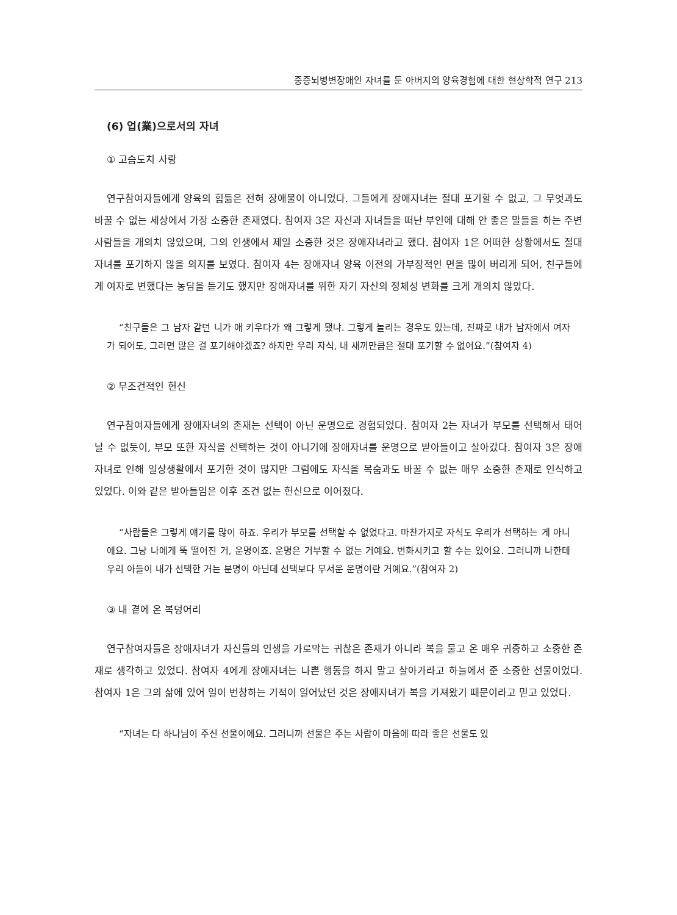중증뇌병변장애인 자녀를 둔 아버지의 양육경험에 대한 현상학적 연구 213
(6) 업(業)으로서의 자녀
① 고슴도치 사랑
연구참여자들에게 양육의 힘듦은 전혀 장애물이 아니었다. 그들에게 장애자녀는 절대 포기할 수 없고, 그 무엇과도 바꿀 수 없는 세상에서 가장 소중한 존재였다. 참여자 3은 자신과 자녀들을 떠난 부인에 대해 안 좋은 말들을 하는 주변사람들을 개의치 않았으며, 그의 인생에서 제일 소중한 것은 장애자녀라고 했다. 참여자 1은 어떠한 상황에서도 절대 자녀를 포기하지 않을 의지를 보였다. 참여자 4는 장애자녀 양육 이전의 가부장적인 면을 많이 버리게 되어, 친구들에게 여자로 변했다는 농담을 듣기도 했지만 장애자녀를 위한 자기 자신의 정체성 변화를 크게 개의치 않았다.
“친구들은 그 남자 같던 니가 애 키우다가 왜 그렇게 됐냐. 그렇게 놀리는 경우도 있는데, 진짜로 내가 남자에서 여자가 되어도, 그러면 많은 걸 포기해야겠죠? 하지만 우리 자식, 내 새끼만큼은 절대 포기할 수 없어요.”(참여자 4)
② 무조건적인 헌신
연구참여자들에게 장애자녀의 존재는 선택이 아닌 운명으로 경험되었다. 참여자 2는 자녀가 부모를 선택해서 태어날 수 없듯이, 부모 또한 자식을 선택하는 것이 아니기에 장애자녀를 운명으로 받아들이고 살아갔다. 참여자 3은 장애자녀로 인해 일상생활에서 포기한 것이 많지만 그럼에도 자식을 목숨과도 바꿀 수 없는 매우 소중한 존재로 인식하고 있었다. 이와 같은 받아들임은 이후 조건 없는 헌신으로 이어졌다.
“사람들은 그렇게 얘기를 많이 하죠. 우리가 부모를 선택할 수 없었다고. 마찬가지로 자식도 우리가 선택하는 게 아니에요. 그냥 나에게 뚝 떨어진 거, 운명이죠. 운명은 거부할 수 없는 거예요. 변화시키고 할 수는 있어요. 그러니까 나한테 우리 아들이 내가 선택한 거는 분명이 아닌데 선택보다 무서운 운명이란 거예요.”(참여자 2)
③ 내 곁에 온 복덩어리
연구참여자들은 장애자녀가 자신들의 인생을 가로막는 귀찮은 존재가 아니라 복을 물고 온 매우 귀중하고 소중한 존재로 생각하고 있었다. 참여자 4에게 장애자녀는 나쁜 행동을 하지 말고 살아가라고 하늘에서 준 소중한 선물이었다. 참여자 1은 그의 삶에 있어 일이 번창하는 기적이 일어났던 것은 장애자녀가 복을 가져왔기 때문이라고 믿고 있었다.
“자녀는 다 하나님이 주신 선물이에요. 그러니까 선물은 주는 사람이 마음에 따라 좋은 선물도 있